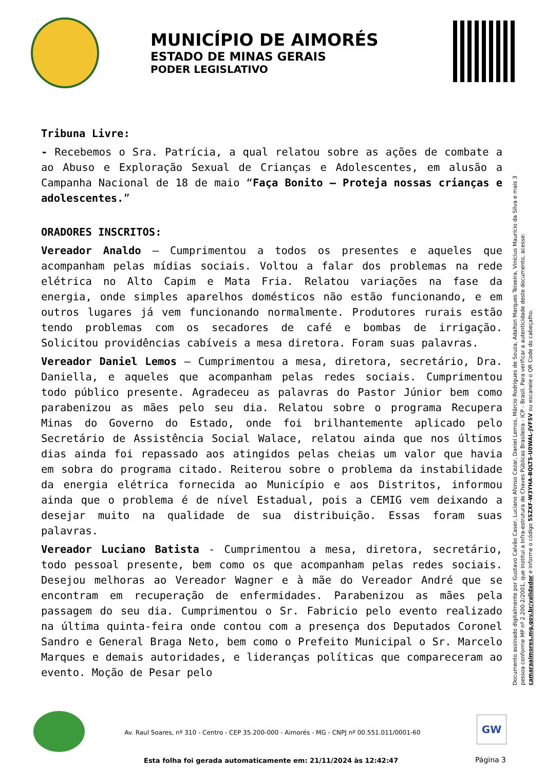MUNICÍPIO DE AIMORÉS
ESTADO DE MINAS GERAIS
PODER LEGISLATIVO
Tribuna Livre:
- Recebemos o Sra. Patrícia, a qual relatou sobre as ações de combate a ao Abuso e Exploração Sexual de Crianças e Adolescentes, em alusão a Campanha Nacional de 18 de maio “Faça Bonito – Proteja nossas crianças e adolescentes.”
ORADORES INSCRITOS:
Vereador Analdo – Cumprimentou a todos os presentes e aqueles que acompanham pelas mídias sociais. Voltou a falar dos problemas na rede elétrica no Alto Capim e Mata Fria. Relatou variações na fase da energia, onde simples aparelhos domésticos não estão funcionando, e em outros lugares já vem funcionando normalmente. Produtores rurais estão tendo problemas com os secadores de café e bombas de irrigação. Solicitou providências cabíveis a mesa diretora. Foram suas palavras.
Vereador Daniel Lemos – Cumprimentou a mesa, diretora, secretário, Dra. Daniella, e aqueles que acompanham pelas redes sociais. Cumprimentou todo público presente. Agradeceu as palavras do Pastor Júnior bem como parabenizou as mães pelo seu dia. Relatou sobre o programa Recupera Minas do Governo do Estado, onde foi brilhantemente aplicado pelo Secretário de Assistência Social Walace, relatou ainda que nos últimos dias ainda foi repassado aos atingidos pelas cheias um valor que havia em sobra do programa citado. Reiterou sobre o problema da instabilidade da energia elétrica fornecida ao Município e aos Distritos, informou ainda que o problema é de nível Estadual, pois a CEMIG vem deixando a desejar muito na qualidade de sua distribuição. Essas foram suas palavras.
Vereador Luciano Batista - Cumprimentou a mesa, diretora, secretário, todo pessoal presente, bem como os que acompanham pelas redes sociais. Desejou melhoras ao Vereador Wagner e à mãe do Vereador André que se encontram em recuperação de enfermidades. Parabenizou as mães pela passagem do seu dia. Cumprimentou o Sr. Fabricio pelo evento realizado na última quinta-feira onde contou com a presença dos Deputados Coronel Sandro e General Braga Neto, bem como o Prefeito Municipal o Sr. Marcelo Marques e demais autoridades, e lideranças políticas que compareceram ao evento. Moção de Pesar pelo
Documento assinado digitalmente por Gustavo Calvão Caser, Luciano Afonso Cezar, Daniel Lemos, Márcio Rodrigues de Souza, Adalton Marques Teixeira, Vinícius Maurício da Silva e mais 3 pessoa conforme MP nº 2.200-2/2001, que institui a Infra-estrutura de Chaves Públicas Brasileira - ICP - Brasil. Para verificar a autenticidade deste documento, acesse: camaraaimores.mg.gov.br/validador e informe o código 5SZXF-W3YHA-BQLTS-U0WAL-JVFSV ou escaneie o QR Code do cabeçalho.
Av. Raul Soares, nº 310 - Centro - CEP 35.200-000 - Aimorés - MG - CNPJ nº 00.551.011/0001-60
GW
Esta folha foi gerada automaticamente em: 21/11/2024 às 12:42:47
Página 3